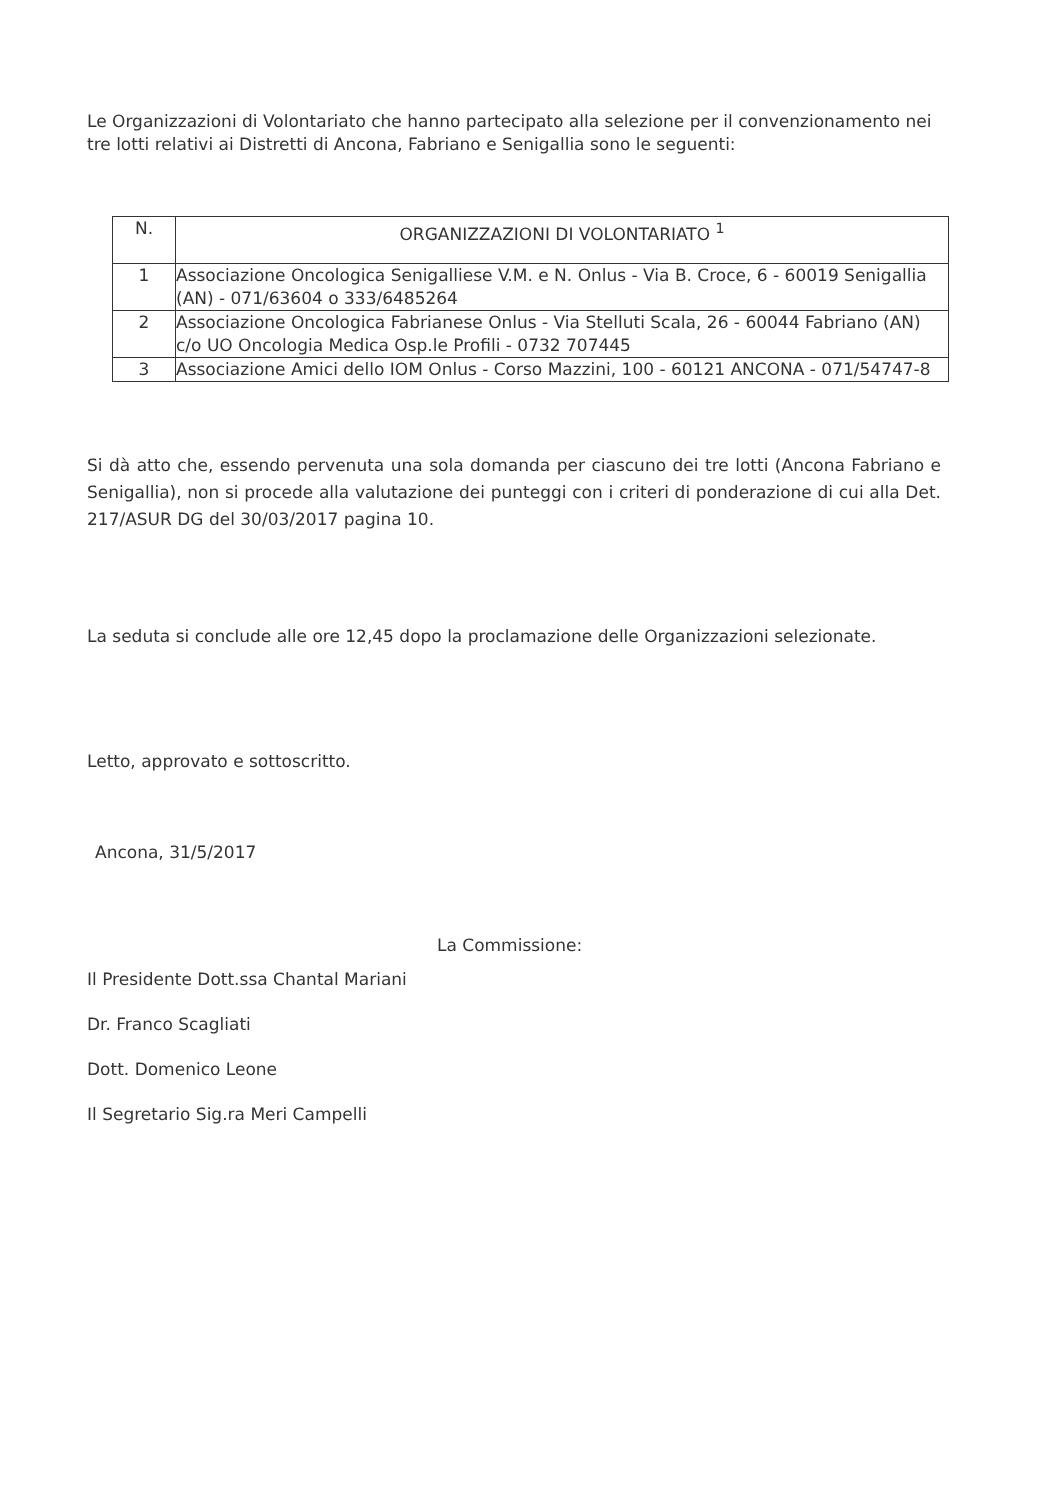Le Organizzazioni di Volontariato che hanno partecipato alla selezione per il convenzionamento nei tre lotti relativi ai Distretti di Ancona, Fabriano e Senigallia sono le seguenti:
| N. | ORGANIZZAZIONI DI VOLONTARIATO <sup>1</sup> |
| --- | --- |
| 1 | Associazione Oncologica Senigalliese V.M. e N. Onlus - Via B. Croce, 6 - 60019 Senigallia (AN) - 071/63604 o 333/6485264 |
| 2 | Associazione Oncologica Fabrianese Onlus - Via Stelluti Scala, 26 - 60044 Fabriano (AN) c/o UO Oncologia Medica Osp.le Profili - 0732 707445 |
| 3 | Associazione Amici dello IOM Onlus - Corso Mazzini, 100 - 60121 ANCONA - 071/54747-8 |
Si dà atto che, essendo pervenuta una sola domanda per ciascuno dei tre lotti (Ancona Fabriano e Senigallia), non si procede alla valutazione dei punteggi con i criteri di ponderazione di cui alla Det. 217/ASUR DG del 30/03/2017 pagina 10.
La seduta si conclude alle ore 12,45 dopo la proclamazione delle Organizzazioni selezionate.
Letto, approvato e sottoscritto.
Ancona, 31/5/2017
La Commissione:
Il Presidente Dott.ssa Chantal Mariani
Dr. Franco Scagliati
Dott. Domenico Leone
Il Segretario Sig.ra Meri Campelli